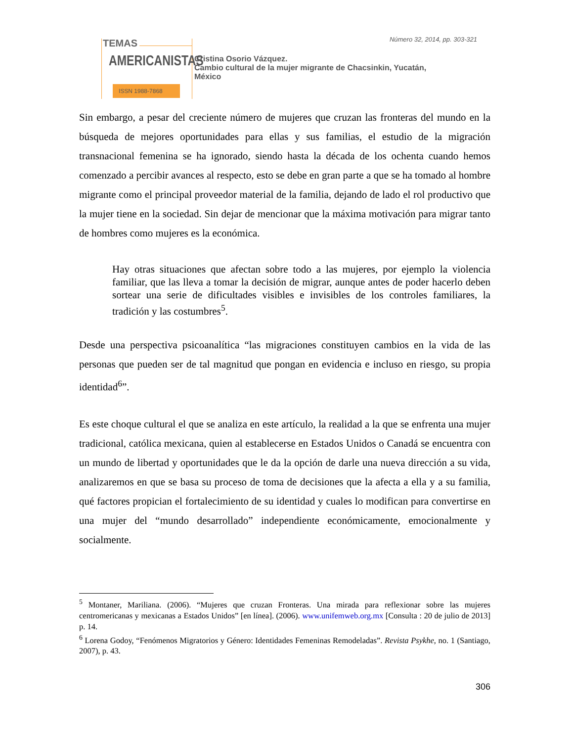Número 32, 2014, pp. 303-321
TEMAS
AMERICANISTAS
ISSN 1988-7868
Cristina Osorio Vázquez.
Cambio cultural de la mujer migrante de Chacsinkin, Yucatán,
México
Sin embargo, a pesar del creciente número de mujeres que cruzan las fronteras del mundo en la búsqueda de mejores oportunidades para ellas y sus familias, el estudio de la migración transnacional femenina se ha ignorado, siendo hasta la década de los ochenta cuando hemos comenzado a percibir avances al respecto, esto se debe en gran parte a que se ha tomado al hombre migrante como el principal proveedor material de la familia, dejando de lado el rol productivo que la mujer tiene en la sociedad. Sin dejar de mencionar que la máxima motivación para migrar tanto de hombres como mujeres es la económica.
Hay otras situaciones que afectan sobre todo a las mujeres, por ejemplo la violencia familiar, que las lleva a tomar la decisión de migrar, aunque antes de poder hacerlo deben sortear una serie de dificultades visibles e invisibles de los controles familiares, la tradición y las costumbres<sup>5</sup>.
Desde una perspectiva psicoanalítica “las migraciones constituyen cambios en la vida de las personas que pueden ser de tal magnitud que pongan en evidencia e incluso en riesgo, su propia identidad<sup>6</sup>”.
Es este choque cultural el que se analiza en este artículo, la realidad a la que se enfrenta una mujer tradicional, católica mexicana, quien al establecerse en Estados Unidos o Canadá se encuentra con un mundo de libertad y oportunidades que le da la opción de darle una nueva dirección a su vida, analizaremos en que se basa su proceso de toma de decisiones que la afecta a ella y a su familia, qué factores propician el fortalecimiento de su identidad y cuales lo modifican para convertirse en una mujer del “mundo desarrollado” independiente económicamente, emocionalmente y socialmente.
<sup>5</sup> Montaner, Mariliana. (2006). “Mujeres que cruzan Fronteras. Una mirada para reflexionar sobre las mujeres centromericanas y mexicanas a Estados Unidos” [en línea]. (2006). www.unifemweb.org.mx [Consulta : 20 de julio de 2013] p. 14.
<sup>6</sup> Lorena Godoy, “Fenómenos Migratorios y Género: Identidades Femeninas Remodeladas”. Revista Psykhe, no. 1 (Santiago, 2007), p. 43.
306